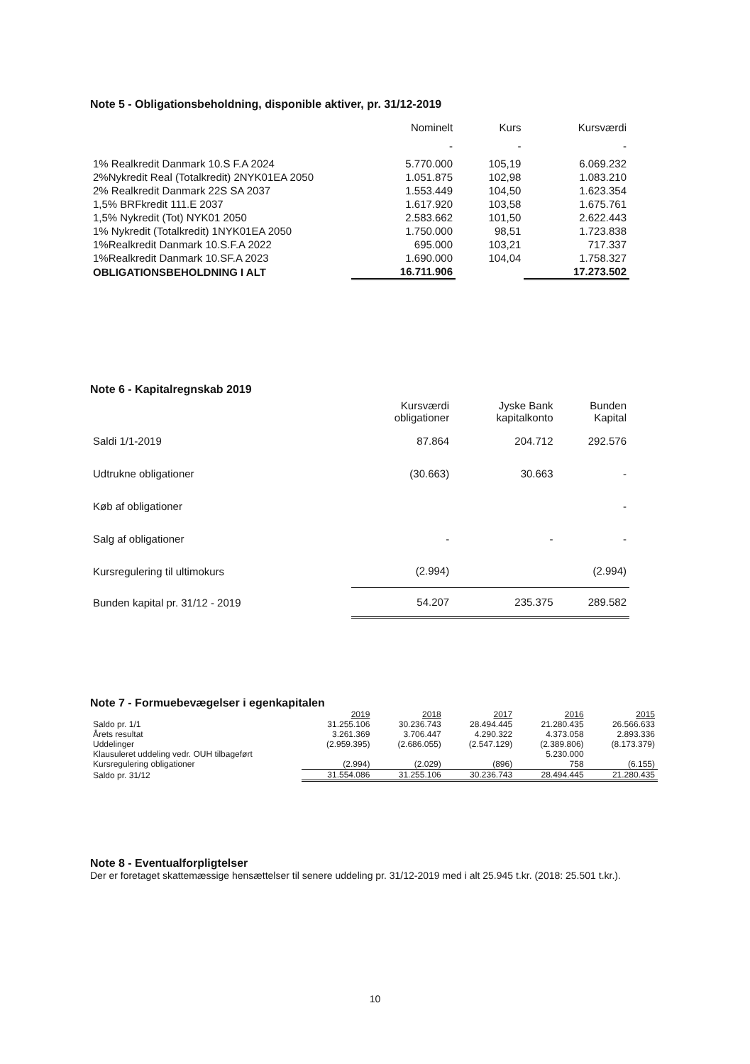Note 5 - Obligationsbeholdning, disponible aktiver, pr. 31/12-2019
| | Nominelt | Kurs | Kursværdi |
| --- | --- | --- | --- |
| | - | - | - |
| 1% Realkredit Danmark 10.S F.A 2024 | 5.770.000 | 105,19 | 6.069.232 |
| 2%Nykredit Real (Totalkredit) 2NYK01EA 2050 | 1.051.875 | 102,98 | 1.083.210 |
| 2% Realkredit Danmark 22S SA 2037 | 1.553.449 | 104,50 | 1.623.354 |
| 1,5% BRFkredit 111.E 2037 | 1.617.920 | 103,58 | 1.675.761 |
| 1,5% Nykredit (Tot) NYK01 2050 | 2.583.662 | 101,50 | 2.622.443 |
| 1% Nykredit (Totalkredit) 1NYK01EA 2050 | 1.750.000 | 98,51 | 1.723.838 |
| 1%Realkredit Danmark 10.S.F.A 2022 | 695.000 | 103,21 | 717.337 |
| 1%Realkredit Danmark 10.SF.A 2023 | 1.690.000 | 104,04 | 1.758.327 |
| OBLIGATIONSBEHOLDNING I ALT | 16.711.906 | | 17.273.502 |
Note 6 - Kapitalregnskab 2019
| | Kursværdi obligationer | Jyske Bank kapitalkonto | Bunden Kapital |
| --- | --- | --- | --- |
| Saldi 1/1-2019 | 87.864 | 204.712 | 292.576 |
| Udtrukne obligationer | (30.663) | 30.663 | - |
| Køb af obligationer | | | - |
| Salg af obligationer | - | - | - |
| Kursregulering til ultimokurs | (2.994) | | (2.994) |
| Bunden kapital pr. 31/12 - 2019 | 54.207 | 235.375 | 289.582 |
Note 7 - Formuebevægelser i egenkapitalen
| | 2019 | 2018 | 2017 | 2016 | 2015 |
| --- | --- | --- | --- | --- | --- |
| Saldo pr. 1/1 | 31.255.106 | 30.236.743 | 28.494.445 | 21.280.435 | 26.566.633 |
| Årets resultat | 3.261.369 | 3.706.447 | 4.290.322 | 4.373.058 | 2.893.336 |
| Uddelinger | (2.959.395) | (2.686.055) | (2.547.129) | (2.389.806) | (8.173.379) |
| Klausuleret uddeling vedr. OUH tilbageført | | | | 5.230.000 | |
| Kursregulering obligationer | (2.994) | (2.029) | (896) | 758 | (6.155) |
| Saldo pr. 31/12 | 31.554.086 | 31.255.106 | 30.236.743 | 28.494.445 | 21.280.435 |
Note 8 - Eventualforpligtelser
Der er foretaget skattemæssige hensættelser til senere uddeling pr. 31/12-2019 med i alt 25.945 t.kr. (2018: 25.501 t.kr.).
10